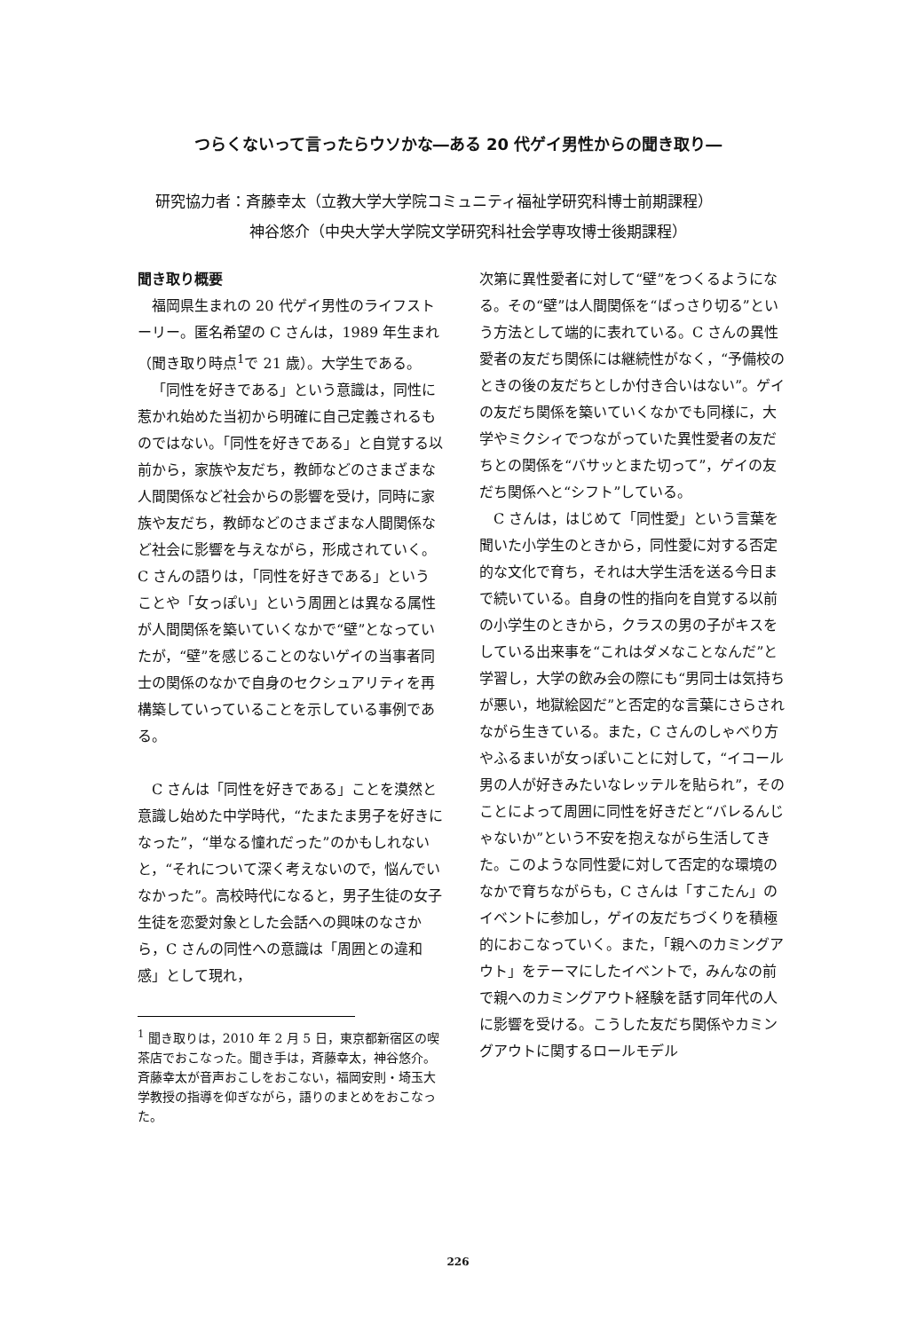つらくないって言ったらウソかな―ある 20 代ゲイ男性からの聞き取り―
研究協力者：斉藤幸太（立教大学大学院コミュニティ福祉学研究科博士前期課程）
神谷悠介（中央大学大学院文学研究科社会学専攻博士後期課程）
聞き取り概要
福岡県生まれの 20 代ゲイ男性のライフストーリー。匿名希望の C さんは，1989 年生まれ（聞き取り時点<sup>1</sup>で 21 歳）。大学生である。
「同性を好きである」という意識は，同性に惹かれ始めた当初から明確に自己定義されるものではない。「同性を好きである」と自覚する以前から，家族や友だち，教師などのさまざまな人間関係など社会からの影響を受け，同時に家族や友だち，教師などのさまざまな人間関係など社会に影響を与えながら，形成されていく。C さんの語りは，「同性を好きである」ということや「女っぽい」という周囲とは異なる属性が人間関係を築いていくなかで“壁”となっていたが，“壁”を感じることのないゲイの当事者同士の関係のなかで自身のセクシュアリティを再構築していっていることを示している事例である。
C さんは「同性を好きである」ことを漠然と意識し始めた中学時代，“たまたま男子を好きになった”，“単なる憧れだった”のかもしれないと，“それについて深く考えないので，悩んでいなかった”。高校時代になると，男子生徒の女子生徒を恋愛対象とした会話への興味のなさから，C さんの同性への意識は「周囲との違和感」として現れ，
<sup>1</sup> 聞き取りは，2010 年 2 月 5 日，東京都新宿区の喫茶店でおこなった。聞き手は，斉藤幸太，神谷悠介。斉藤幸太が音声おこしをおこない，福岡安則・埼玉大学教授の指導を仰ぎながら，語りのまとめをおこなった。
次第に異性愛者に対して“壁”をつくるようになる。その“壁”は人間関係を“ばっさり切る”という方法として端的に表れている。C さんの異性愛者の友だち関係には継続性がなく，“予備校のときの後の友だちとしか付き合いはない”。ゲイの友だち関係を築いていくなかでも同様に，大学やミクシィでつながっていた異性愛者の友だちとの関係を“バサッとまた切って”，ゲイの友だち関係へと“シフト”している。
C さんは，はじめて「同性愛」という言葉を聞いた小学生のときから，同性愛に対する否定的な文化で育ち，それは大学生活を送る今日まで続いている。自身の性的指向を自覚する以前の小学生のときから，クラスの男の子がキスをしている出来事を“これはダメなことなんだ”と学習し，大学の飲み会の際にも“男同士は気持ちが悪い，地獄絵図だ”と否定的な言葉にさらされながら生きている。また，C さんのしゃべり方やふるまいが女っぽいことに対して，“イコール男の人が好きみたいなレッテルを貼られ”，そのことによって周囲に同性を好きだと“バレるんじゃないか”という不安を抱えながら生活してきた。このような同性愛に対して否定的な環境のなかで育ちながらも，C さんは「すこたん」のイベントに参加し，ゲイの友だちづくりを積極的におこなっていく。また，「親へのカミングアウト」をテーマにしたイベントで，みんなの前で親へのカミングアウト経験を話す同年代の人に影響を受ける。こうした友だち関係やカミングアウトに関するロールモデル
226